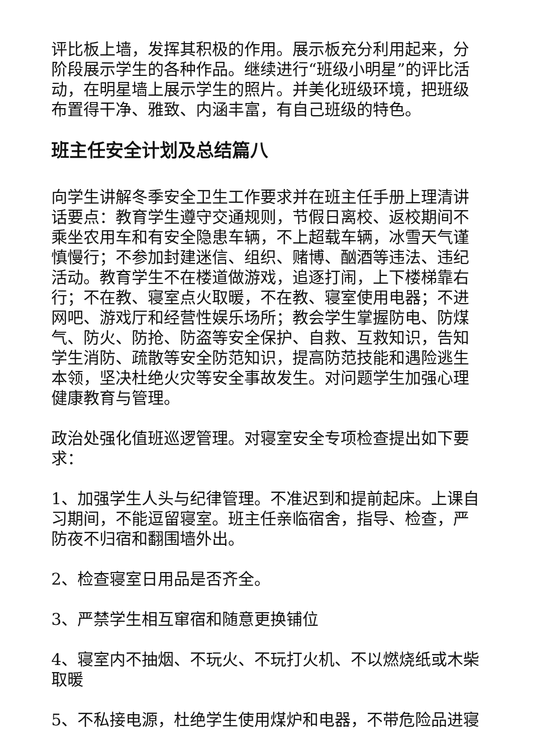评比板上墙，发挥其积极的作用。展示板充分利用起来，分阶段展示学生的各种作品。继续进行“班级小明星”的评比活动，在明星墙上展示学生的照片。并美化班级环境，把班级布置得干净、雅致、内涵丰富，有自己班级的特色。
班主任安全计划及总结篇八
向学生讲解冬季安全卫生工作要求并在班主任手册上理清讲话要点：教育学生遵守交通规则，节假日离校、返校期间不乘坐农用车和有安全隐患车辆，不上超载车辆，冰雪天气谨慎慢行；不参加封建迷信、组织、赌博、酗酒等违法、违纪活动。教育学生不在楼道做游戏，追逐打闹，上下楼梯靠右行；不在教、寝室点火取暖，不在教、寝室使用电器；不进网吧、游戏厅和经营性娱乐场所；教会学生掌握防电、防煤气、防火、防抢、防盗等安全保护、自救、互救知识，告知学生消防、疏散等安全防范知识，提高防范技能和遇险逃生本领，坚决杜绝火灾等安全事故发生。对问题学生加强心理健康教育与管理。
政治处强化值班巡逻管理。对寝室安全专项检查提出如下要求：
1、加强学生人头与纪律管理。不准迟到和提前起床。上课自习期间，不能逗留寝室。班主任亲临宿舍，指导、检查，严防夜不归宿和翻围墙外出。
2、检查寝室日用品是否齐全。
3、严禁学生相互窜宿和随意更换铺位
4、寝室内不抽烟、不玩火、不玩打火机、不以燃烧纸或木柴取暖
5、不私接电源，杜绝学生使用煤炉和电器，不带危险品进寝